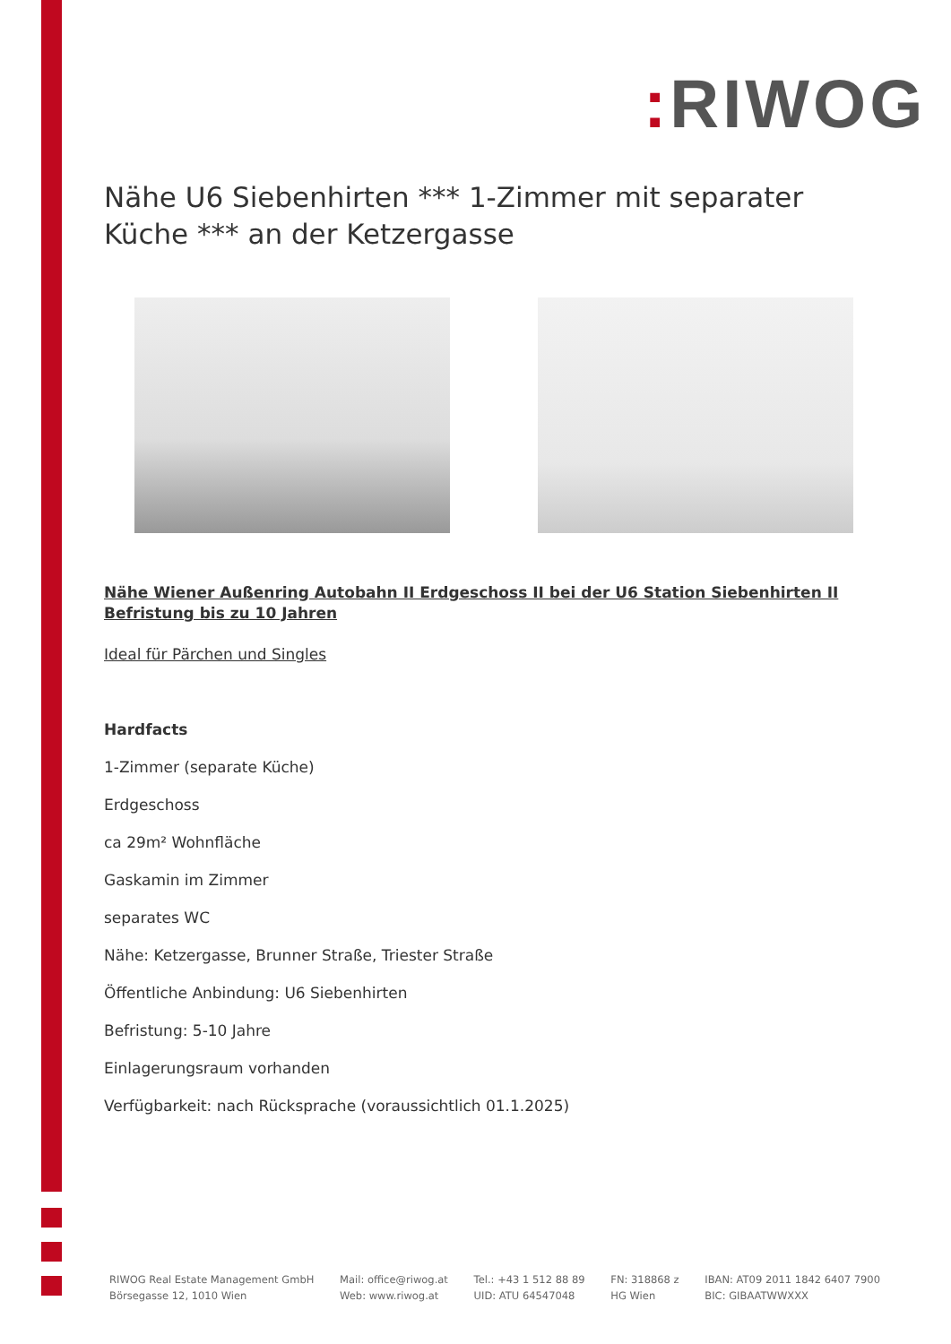: RIWOG
Nähe U6 Siebenhirten *** 1-Zimmer mit separater Küche *** an der Ketzergasse
Nähe Wiener Außenring Autobahn II Erdgeschoss II bei der U6 Station Siebenhirten II Befristung bis zu 10 Jahren
Ideal für Pärchen und Singles
Hardfacts
1-Zimmer (separate Küche)
Erdgeschoss
ca 29m² Wohnfläche
Gaskamin im Zimmer
separates WC
Nähe: Ketzergasse, Brunner Straße, Triester Straße
Öffentliche Anbindung: U6 Siebenhirten
Befristung: 5-10 Jahre
Einlagerungsraum vorhanden
Verfügbarkeit: nach Rücksprache (voraussichtlich 01.1.2025)
RIWOG Real Estate Management GmbH
Börsegasse 12, 1010 Wien
Mail: office@riwog.at
Web: www.riwog.at
Tel.: +43 1 512 88 89
UID: ATU 64547048
FN: 318868 z
HG Wien
IBAN: AT09 2011 1842 6407 7900
BIC: GIBAATWWXXX